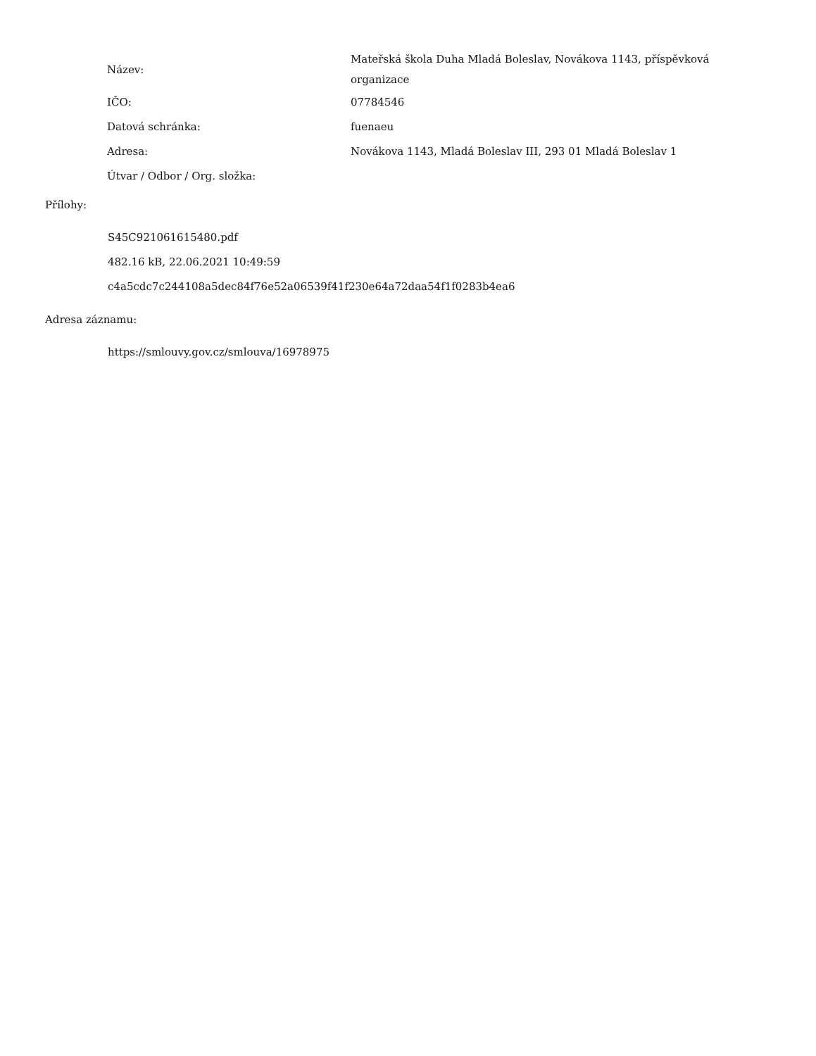| Název: | Mateřská škola Duha Mladá Boleslav, Novákova 1143, příspěvková organizace |
| IČO: | 07784546 |
| Datová schránka: | fuenaeu |
| Adresa: | Novákova 1143, Mladá Boleslav III, 293 01 Mladá Boleslav 1 |
| Útvar / Odbor / Org. složka: | |
Přílohy:
S45C921061615480.pdf
482.16 kB, 22.06.2021 10:49:59
c4a5cdc7c244108a5dec84f76e52a06539f41f230e64a72daa54f1f0283b4ea6
Adresa záznamu:
https://smlouvy.gov.cz/smlouva/16978975